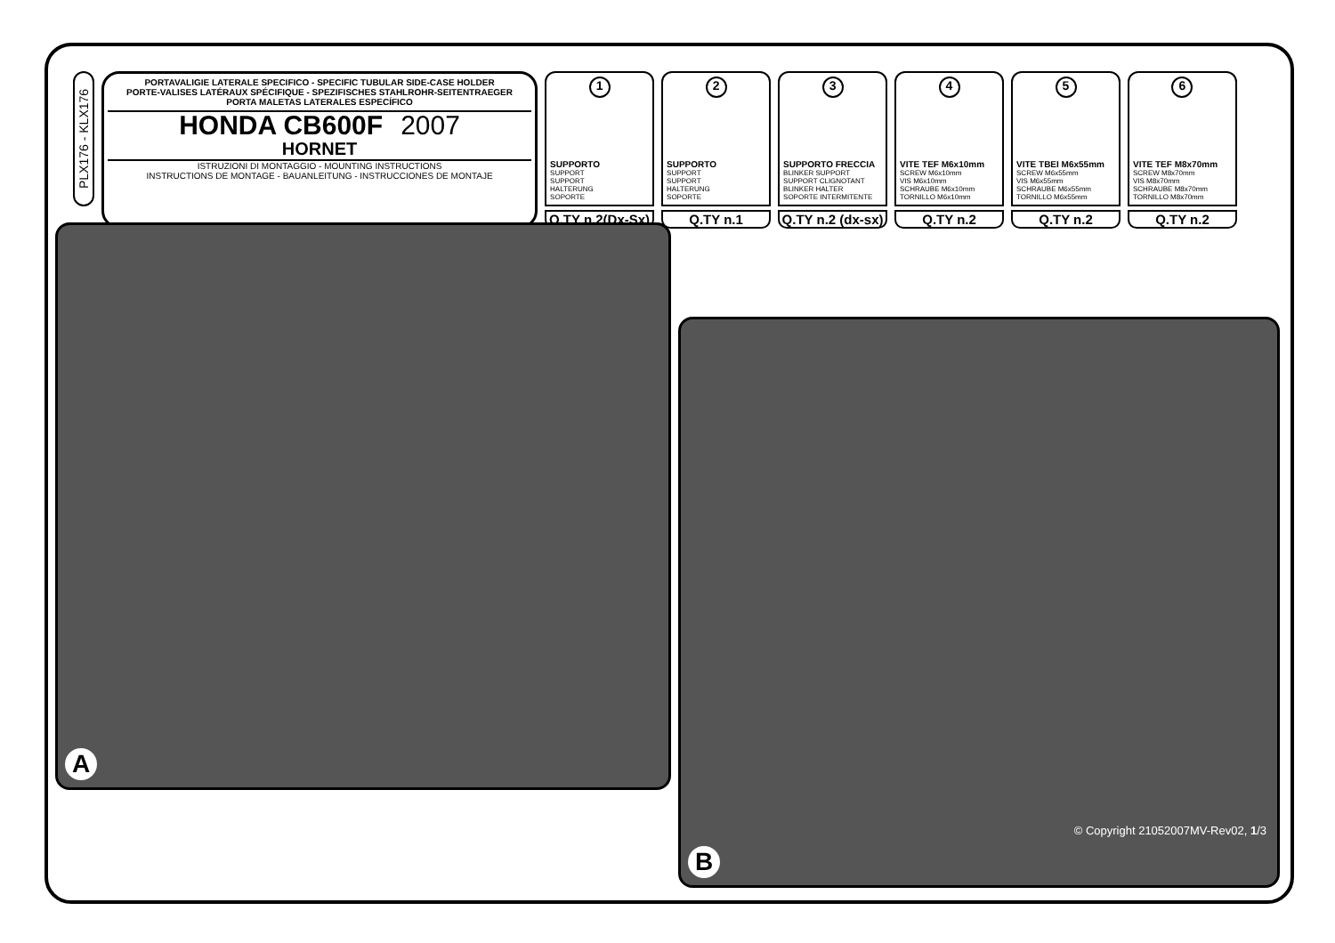PLX176 - KLX176
PORTAVALIGIE LATERALE SPECIFICO - SPECIFIC TUBULAR SIDE-CASE HOLDER
PORTE-VALISES LATÉRAUX SPÉCIFIQUE - SPEZIFISCHES STAHLROHR-SEITENTRAEGER
PORTA MALETAS LATERALES ESPECÍFICO
HONDA CB600F 2007
HORNET
ISTRUZIONI DI MONTAGGIO - MOUNTING INSTRUCTIONS
INSTRUCTIONS DE MONTAGE - BAUANLEITUNG - INSTRUCCIONES DE MONTAJE
1
SUPPORTO
SUPPORT
SUPPORT
HALTERUNG
SOPORTE
Q.TY n.2(Dx-Sx)
2
SUPPORTO
SUPPORT
SUPPORT
HALTERUNG
SOPORTE
Q.TY n.1
3
SUPPORTO FRECCIA
BLINKER SUPPORT
SUPPORT CLIGNOTANT
BLINKER HALTER
SOPORTE INTERMITENTE
Q.TY n.2 (dx-sx)
4
VITE TEF M6x10mm
SCREW M6x10mm
VIS M6x10mm
SCHRAUBE M6x10mm
TORNILLO M6x10mm
Q.TY n.2
5
VITE TBEI M6x55mm
SCREW M6x55mm
VIS M6x55mm
SCHRAUBE M6x55mm
TORNILLO M6x55mm
Q.TY n.2
6
VITE TEF M8x70mm
SCREW M8x70mm
VIS M8x70mm
SCHRAUBE M8x70mm
TORNILLO M8x70mm
Q.TY n.2
A
© Copyright 21052007MV-Rev02, 1/3
B